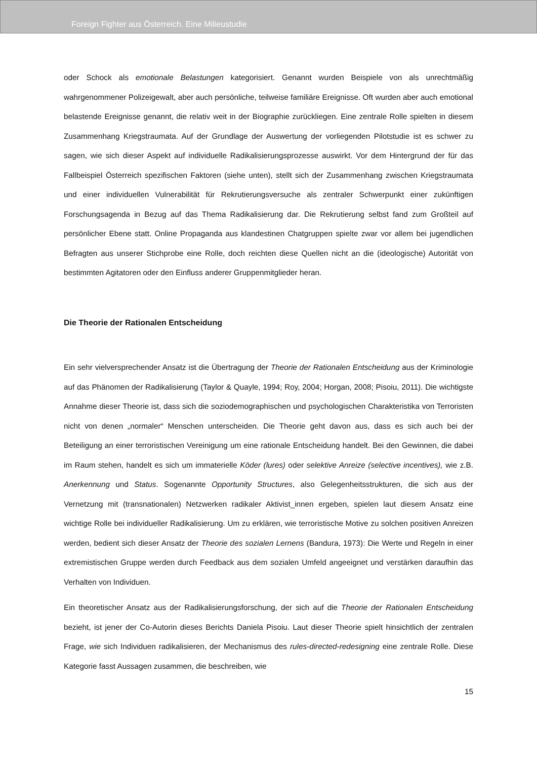Foreign Fighter aus Österreich. Eine Milieustudie
oder Schock als emotionale Belastungen kategorisiert. Genannt wurden Beispiele von als unrechtmäßig wahrgenommener Polizeigewalt, aber auch persönliche, teilweise familiäre Ereignisse. Oft wurden aber auch emotional belastende Ereignisse genannt, die relativ weit in der Biographie zurückliegen. Eine zentrale Rolle spielten in diesem Zusammenhang Kriegstraumata. Auf der Grundlage der Auswertung der vorliegenden Pilotstudie ist es schwer zu sagen, wie sich dieser Aspekt auf individuelle Radikalisierungsprozesse auswirkt. Vor dem Hintergrund der für das Fallbeispiel Österreich spezifischen Faktoren (siehe unten), stellt sich der Zusammenhang zwischen Kriegstraumata und einer individuellen Vulnerabilität für Rekrutierungsversuche als zentraler Schwerpunkt einer zukünftigen Forschungsagenda in Bezug auf das Thema Radikalisierung dar. Die Rekrutierung selbst fand zum Großteil auf persönlicher Ebene statt. Online Propaganda aus klandestinen Chatgruppen spielte zwar vor allem bei jugendlichen Befragten aus unserer Stichprobe eine Rolle, doch reichten diese Quellen nicht an die (ideologische) Autorität von bestimmten Agitatoren oder den Einfluss anderer Gruppenmitglieder heran.
Die Theorie der Rationalen Entscheidung
Ein sehr vielversprechender Ansatz ist die Übertragung der Theorie der Rationalen Entscheidung aus der Kriminologie auf das Phänomen der Radikalisierung (Taylor & Quayle, 1994; Roy, 2004; Horgan, 2008; Pisoiu, 2011). Die wichtigste Annahme dieser Theorie ist, dass sich die soziodemographischen und psychologischen Charakteristika von Terroristen nicht von denen „normaler“ Menschen unterscheiden. Die Theorie geht davon aus, dass es sich auch bei der Beteiligung an einer terroristischen Vereinigung um eine rationale Entscheidung handelt. Bei den Gewinnen, die dabei im Raum stehen, handelt es sich um immaterielle Köder (lures) oder selektive Anreize (selective incentives), wie z.B. Anerkennung und Status. Sogenannte Opportunity Structures, also Gelegenheitsstrukturen, die sich aus der Vernetzung mit (transnationalen) Netzwerken radikaler Aktivist_innen ergeben, spielen laut diesem Ansatz eine wichtige Rolle bei individueller Radikalisierung. Um zu erklären, wie terroristische Motive zu solchen positiven Anreizen werden, bedient sich dieser Ansatz der Theorie des sozialen Lernens (Bandura, 1973): Die Werte und Regeln in einer extremistischen Gruppe werden durch Feedback aus dem sozialen Umfeld angeeignet und verstärken daraufhin das Verhalten von Individuen.
Ein theoretischer Ansatz aus der Radikalisierungsforschung, der sich auf die Theorie der Rationalen Entscheidung bezieht, ist jener der Co-Autorin dieses Berichts Daniela Pisoiu. Laut dieser Theorie spielt hinsichtlich der zentralen Frage, wie sich Individuen radikalisieren, der Mechanismus des rules-directed-redesigning eine zentrale Rolle. Diese Kategorie fasst Aussagen zusammen, die beschreiben, wie
15